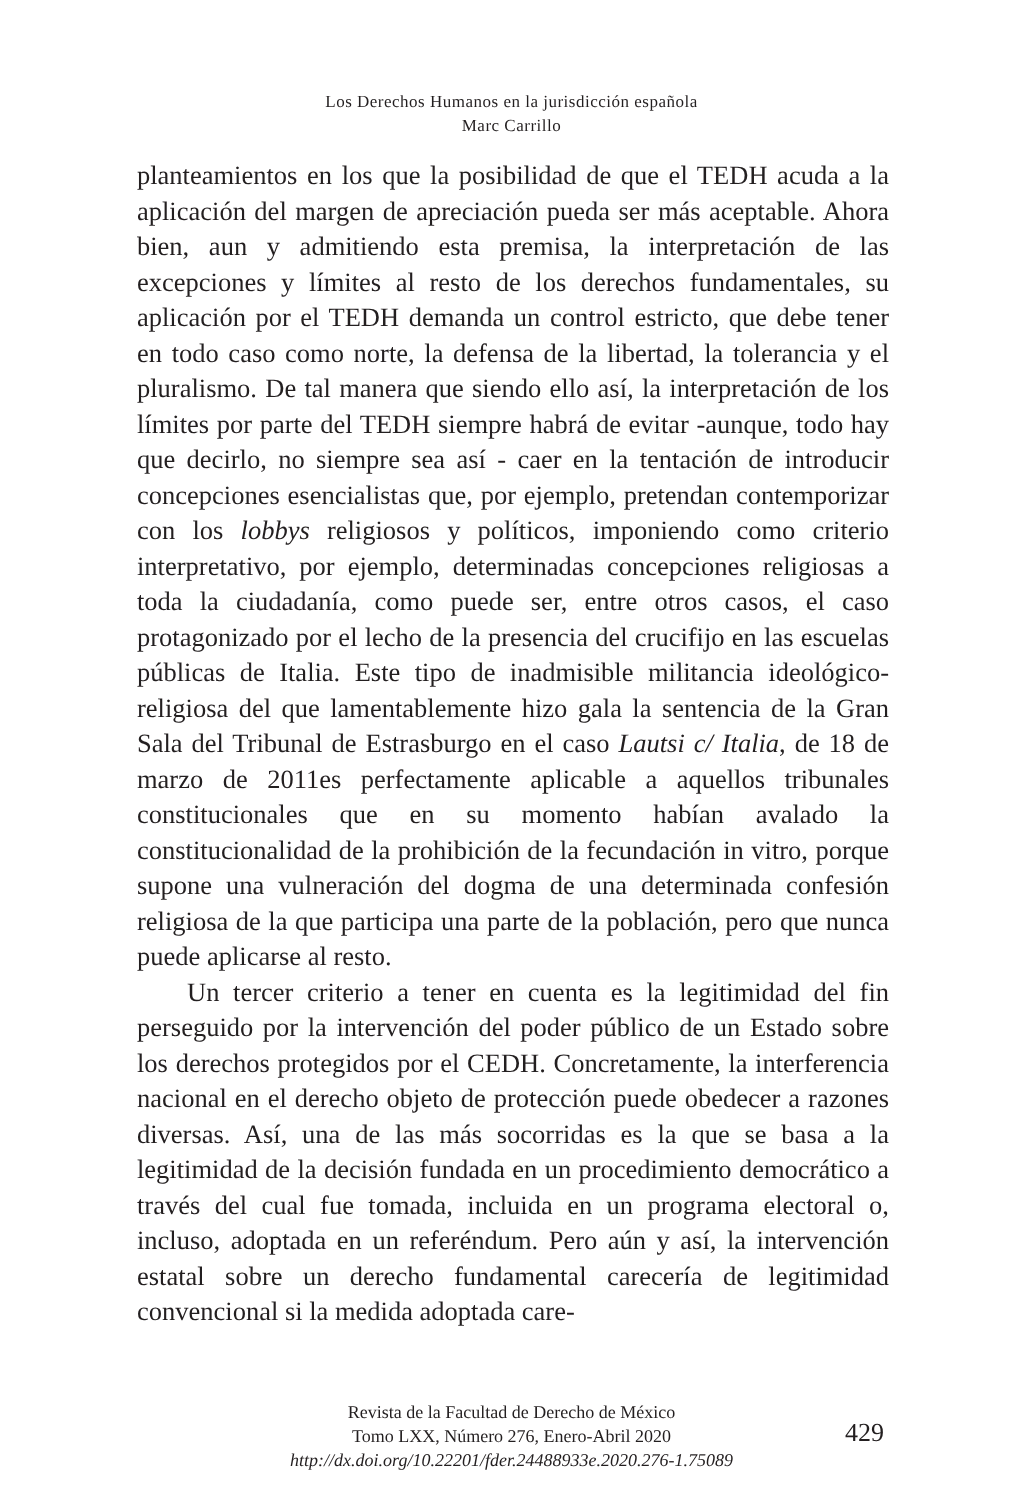Los Derechos Humanos en la jurisdicción española
Marc Carrillo
planteamientos en los que la posibilidad de que el TEDH acuda a la aplicación del margen de apreciación pueda ser más aceptable. Ahora bien, aun y admitiendo esta premisa, la interpretación de las excepciones y límites al resto de los derechos fundamentales, su aplicación por el TEDH demanda un control estricto, que debe tener en todo caso como norte, la defensa de la libertad, la tolerancia y el pluralismo. De tal manera que siendo ello así, la interpretación de los límites por parte del TEDH siempre habrá de evitar -aunque, todo hay que decirlo, no siempre sea así - caer en la tentación de introducir concepciones esencialistas que, por ejemplo, pretendan contemporizar con los lobbys religiosos y políticos, imponiendo como criterio interpretativo, por ejemplo, determinadas concepciones religiosas a toda la ciudadanía, como puede ser, entre otros casos, el caso protagonizado por el lecho de la presencia del crucifijo en las escuelas públicas de Italia. Este tipo de inadmisible militancia ideológico-religiosa del que lamentablemente hizo gala la sentencia de la Gran Sala del Tribunal de Estrasburgo en el caso Lautsi c/ Italia, de 18 de marzo de 2011es perfectamente aplicable a aquellos tribunales constitucionales que en su momento habían avalado la constitucionalidad de la prohibición de la fecundación in vitro, porque supone una vulneración del dogma de una determinada confesión religiosa de la que participa una parte de la población, pero que nunca puede aplicarse al resto.
Un tercer criterio a tener en cuenta es la legitimidad del fin perseguido por la intervención del poder público de un Estado sobre los derechos protegidos por el CEDH. Concretamente, la interferencia nacional en el derecho objeto de protección puede obedecer a razones diversas. Así, una de las más socorridas es la que se basa a la legitimidad de la decisión fundada en un procedimiento democrático a través del cual fue tomada, incluida en un programa electoral o, incluso, adoptada en un referéndum. Pero aún y así, la intervención estatal sobre un derecho fundamental carecería de legitimidad convencional si la medida adoptada care-
Revista de la Facultad de Derecho de México
Tomo LXX, Número 276, Enero-Abril 2020
http://dx.doi.org/10.22201/fder.24488933e.2020.276-1.75089
429